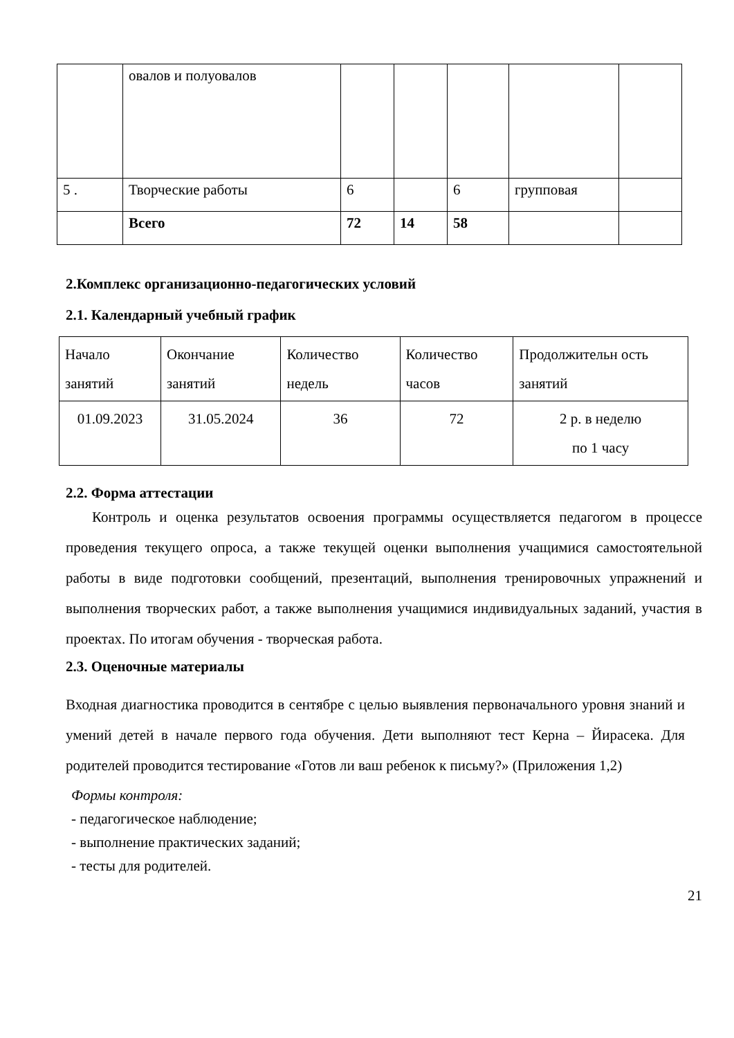| | овалов и полуовалов | | | | | |
| 5 . | Творческие работы | 6 | | 6 | групповая | |
| | Всего | 72 | 14 | 58 | | |
2.Комплекс организационно-педагогических условий
2.1. Календарный учебный график
| Начало занятий | Окончание занятий | Количество недель | Количество часов | Продолжительн ость занятий |
| 01.09.2023 | 31.05.2024 | 36 | 72 | 2 р. в неделю по 1 часу |
2.2. Форма аттестации
Контроль и оценка результатов освоения программы осуществляется педагогом в процессе проведения текущего опроса, а также текущей оценки выполнения учащимися самостоятельной работы в виде подготовки сообщений, презентаций, выполнения тренировочных упражнений и выполнения творческих работ, а также выполнения учащимися индивидуальных заданий, участия в проектах. По итогам обучения - творческая работа.
2.3. Оценочные материалы
Входная диагностика проводится в сентябре с целью выявления первоначального уровня знаний и умений детей в начале первого года обучения. Дети выполняют тест Керна – Йирасека. Для родителей проводится тестирование «Готов ли ваш ребенок к письму?» (Приложения 1,2)
Формы контроля:
- педагогическое наблюдение;
- выполнение практических заданий;
- тесты для родителей.
21